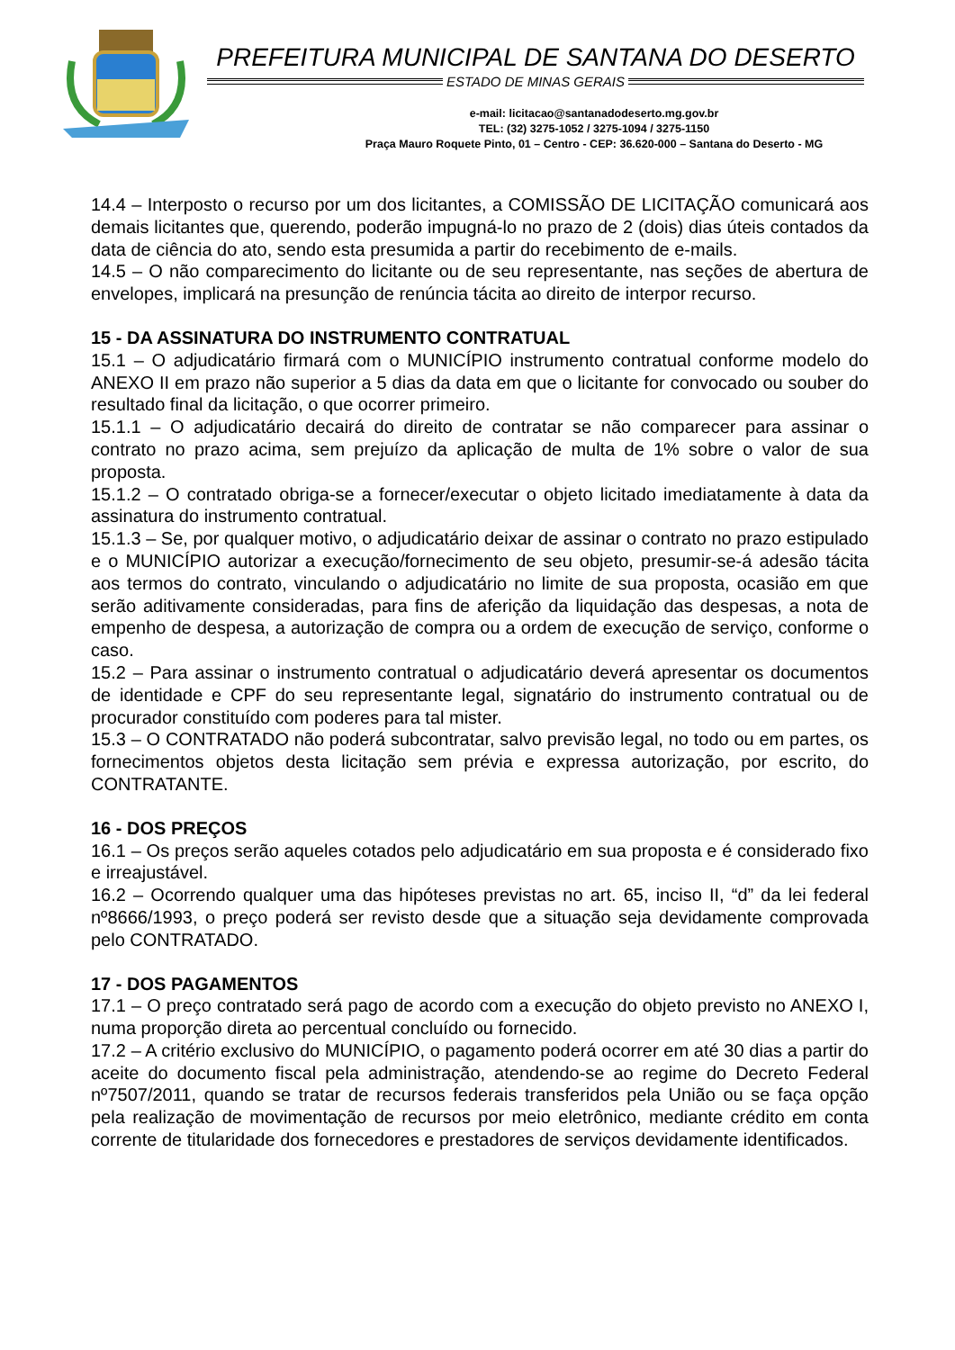PREFEITURA MUNICIPAL DE SANTANA DO DESERTO
ESTADO DE MINAS GERAIS
e-mail: licitacao@santanadodeserto.mg.gov.br
TEL: (32) 3275-1052 / 3275-1094 / 3275-1150
Praça Mauro Roquete Pinto, 01 – Centro - CEP: 36.620-000 – Santana do Deserto - MG
14.4 – Interposto o recurso por um dos licitantes, a COMISSÃO DE LICITAÇÃO comunicará aos demais licitantes que, querendo, poderão impugná-lo no prazo de 2 (dois) dias úteis contados da data de ciência do ato, sendo esta presumida a partir do recebimento de e-mails.
14.5 – O não comparecimento do licitante ou de seu representante, nas seções de abertura de envelopes, implicará na presunção de renúncia tácita ao direito de interpor recurso.
15 - DA ASSINATURA DO INSTRUMENTO CONTRATUAL
15.1 – O adjudicatário firmará com o MUNICÍPIO instrumento contratual conforme modelo do ANEXO II em prazo não superior a 5 dias da data em que o licitante for convocado ou souber do resultado final da licitação, o que ocorrer primeiro.
15.1.1 – O adjudicatário decairá do direito de contratar se não comparecer para assinar o contrato no prazo acima, sem prejuízo da aplicação de multa de 1% sobre o valor de sua proposta.
15.1.2 – O contratado obriga-se a fornecer/executar o objeto licitado imediatamente à data da assinatura do instrumento contratual.
15.1.3 – Se, por qualquer motivo, o adjudicatário deixar de assinar o contrato no prazo estipulado e o MUNICÍPIO autorizar a execução/fornecimento de seu objeto, presumir-se-á adesão tácita aos termos do contrato, vinculando o adjudicatário no limite de sua proposta, ocasião em que serão aditivamente consideradas, para fins de aferição da liquidação das despesas, a nota de empenho de despesa, a autorização de compra ou a ordem de execução de serviço, conforme o caso.
15.2 – Para assinar o instrumento contratual o adjudicatário deverá apresentar os documentos de identidade e CPF do seu representante legal, signatário do instrumento contratual ou de procurador constituído com poderes para tal mister.
15.3 – O CONTRATADO não poderá subcontratar, salvo previsão legal, no todo ou em partes, os fornecimentos objetos desta licitação sem prévia e expressa autorização, por escrito, do CONTRATANTE.
16 - DOS PREÇOS
16.1 – Os preços serão aqueles cotados pelo adjudicatário em sua proposta e é considerado fixo e irreajustável.
16.2 – Ocorrendo qualquer uma das hipóteses previstas no art. 65, inciso II, “d” da lei federal nº8666/1993, o preço poderá ser revisto desde que a situação seja devidamente comprovada pelo CONTRATADO.
17 - DOS PAGAMENTOS
17.1 – O preço contratado será pago de acordo com a execução do objeto previsto no ANEXO I, numa proporção direta ao percentual concluído ou fornecido.
17.2 – A critério exclusivo do MUNICÍPIO, o pagamento poderá ocorrer em até 30 dias a partir do aceite do documento fiscal pela administração, atendendo-se ao regime do Decreto Federal nº7507/2011, quando se tratar de recursos federais transferidos pela União ou se faça opção pela realização de movimentação de recursos por meio eletrônico, mediante crédito em conta corrente de titularidade dos fornecedores e prestadores de serviços devidamente identificados.